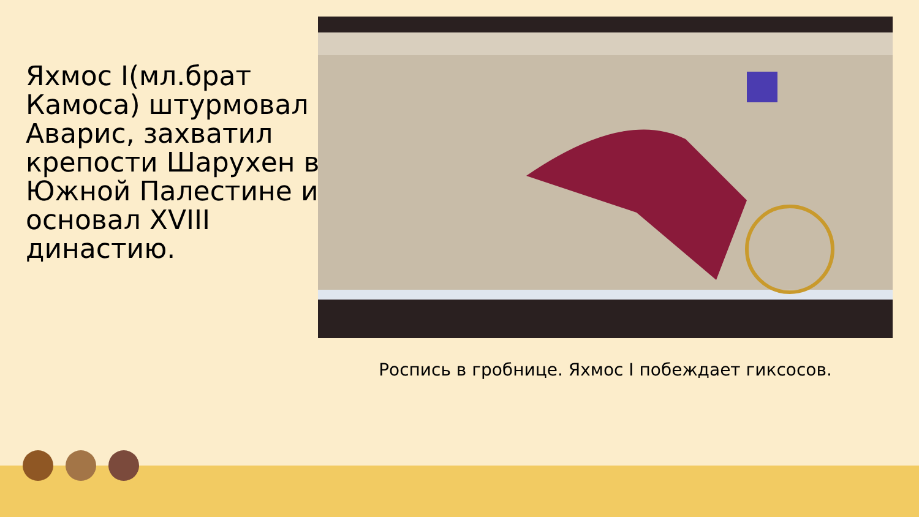Яхмос I(мл.брат Камоса) штурмовал Аварис, захватил крепости Шарухен в Южной Палестине и основал XVIII династию.
Роспись в гробнице. Яхмос I побеждает гиксосов.